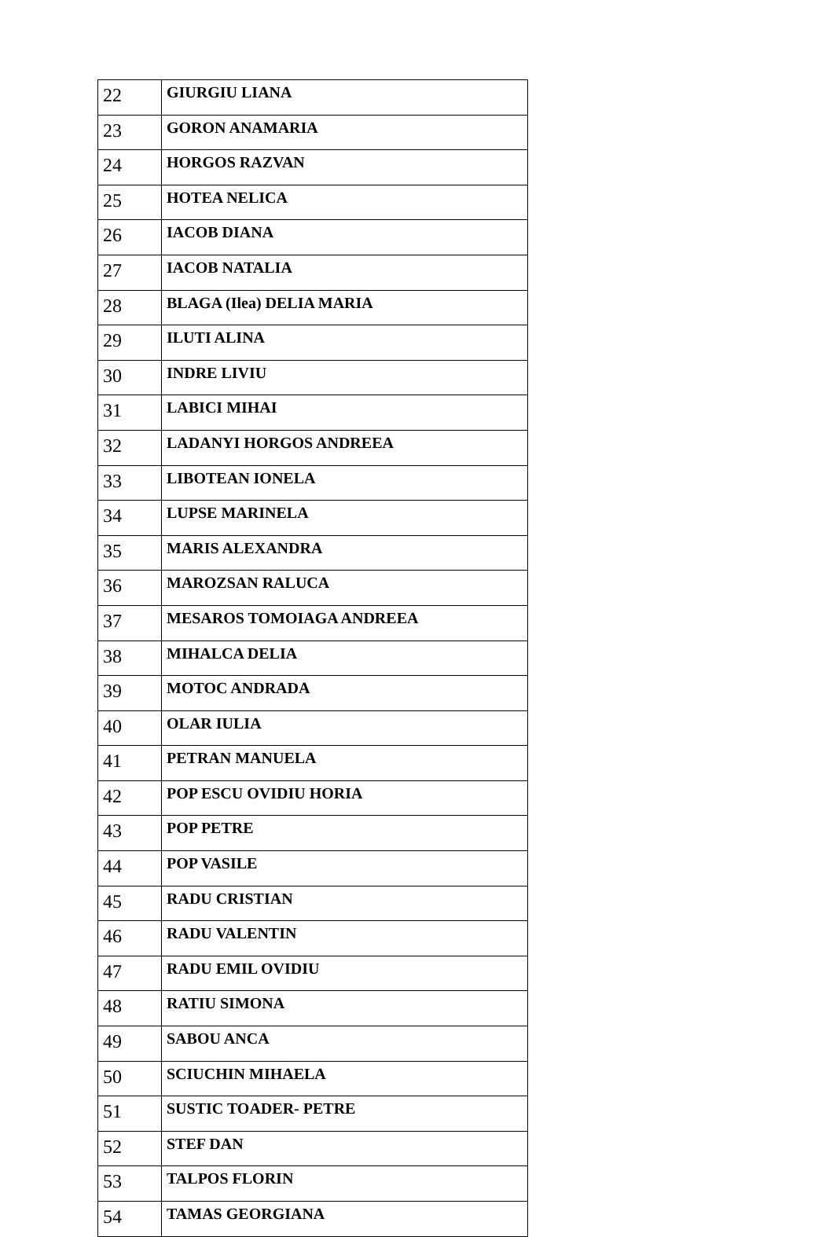| 22 | GIURGIU LIANA |
| 23 | GORON ANAMARIA |
| 24 | HORGOS RAZVAN |
| 25 | HOTEA NELICA |
| 26 | IACOB DIANA |
| 27 | IACOB NATALIA |
| 28 | BLAGA (Ilea) DELIA MARIA |
| 29 | ILUTI ALINA |
| 30 | INDRE LIVIU |
| 31 | LABICI MIHAI |
| 32 | LADANYI HORGOS ANDREEA |
| 33 | LIBOTEAN IONELA |
| 34 | LUPSE MARINELA |
| 35 | MARIS ALEXANDRA |
| 36 | MAROZSAN RALUCA |
| 37 | MESAROS TOMOIAGA ANDREEA |
| 38 | MIHALCA DELIA |
| 39 | MOTOC ANDRADA |
| 40 | OLAR IULIA |
| 41 | PETRAN MANUELA |
| 42 | POP ESCU OVIDIU HORIA |
| 43 | POP PETRE |
| 44 | POP VASILE |
| 45 | RADU CRISTIAN |
| 46 | RADU VALENTIN |
| 47 | RADU EMIL OVIDIU |
| 48 | RATIU SIMONA |
| 49 | SABOU ANCA |
| 50 | SCIUCHIN MIHAELA |
| 51 | SUSTIC TOADER- PETRE |
| 52 | STEF DAN |
| 53 | TALPOS FLORIN |
| 54 | TAMAS GEORGIANA |